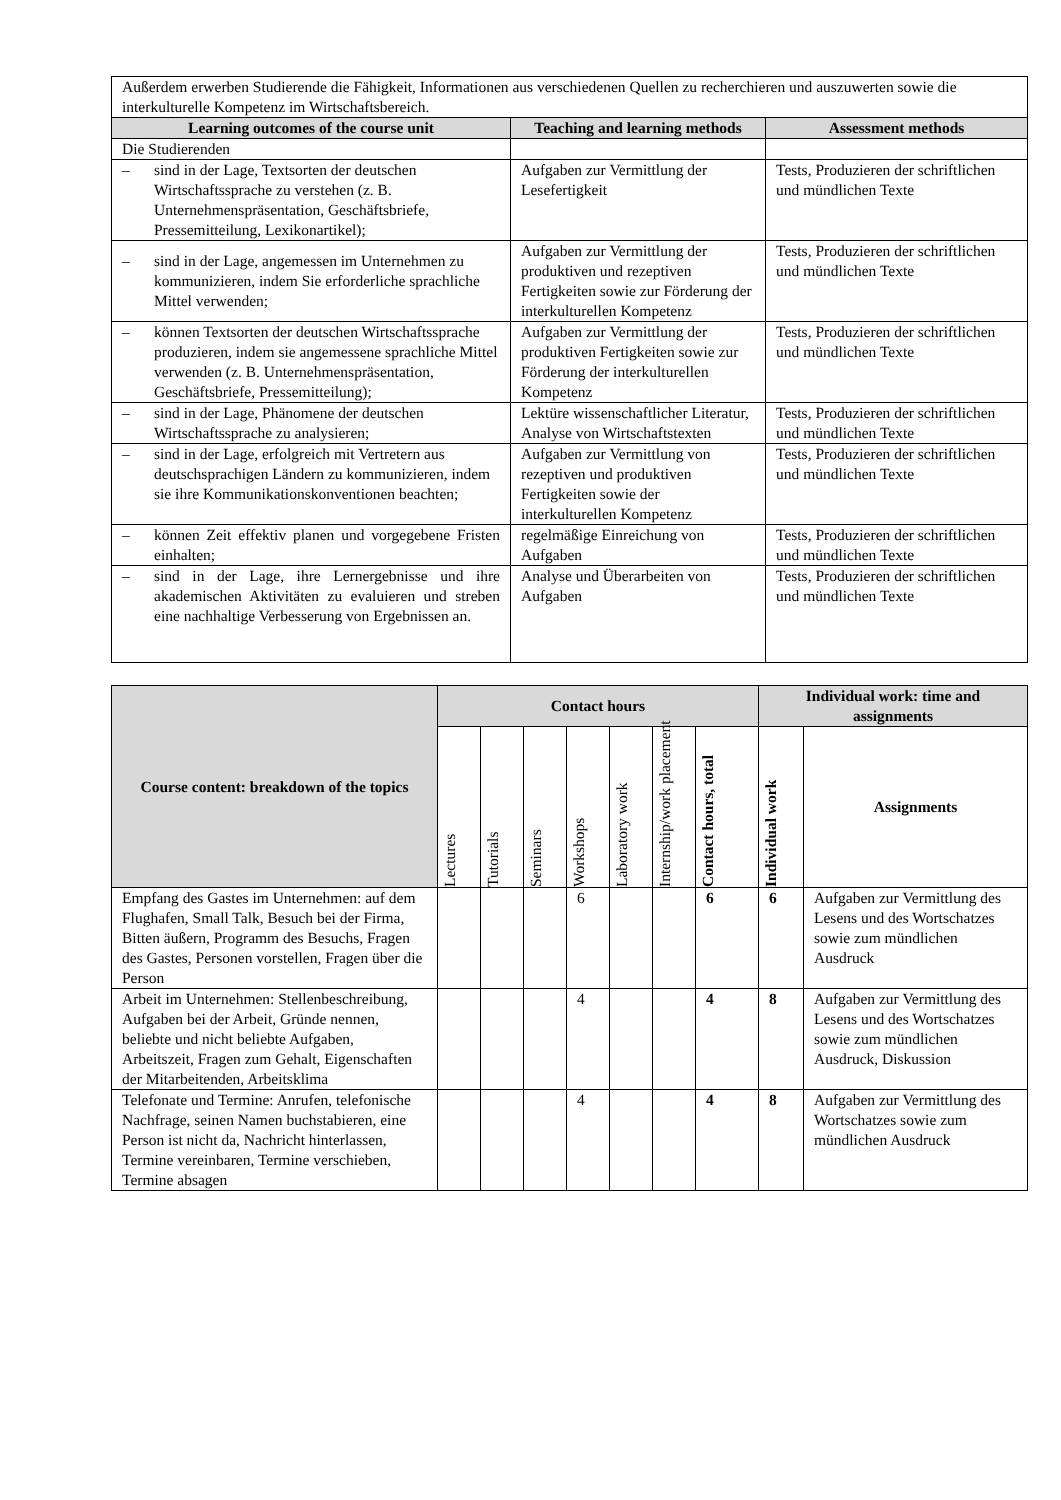| Außerdem erwerben Studierende die Fähigkeit, Informationen aus verschiedenen Quellen zu recherchieren und auszuwerten sowie die interkulturelle Kompetenz im Wirtschaftsbereich. | | |
| Learning outcomes of the course unit | Teaching and learning methods | Assessment methods |
| Die Studierenden | | |
| – sind in der Lage, Textsorten der deutschen Wirtschaftssprache zu verstehen (z. B. Unternehmenspräsentation, Geschäftsbriefe, Pressemitteilung, Lexikonartikel); | Aufgaben zur Vermittlung der Lesefertigkeit | Tests, Produzieren der schriftlichen und mündlichen Texte |
| – sind in der Lage, angemessen im Unternehmen zu kommunizieren, indem Sie erforderliche sprachliche Mittel verwenden; | Aufgaben zur Vermittlung der produktiven und rezeptiven Fertigkeiten sowie zur Förderung der interkulturellen Kompetenz | Tests, Produzieren der schriftlichen und mündlichen Texte |
| – können Textsorten der deutschen Wirtschaftssprache produzieren, indem sie angemessene sprachliche Mittel verwenden (z. B. Unternehmenspräsentation, Geschäftsbriefe, Pressemitteilung); | Aufgaben zur Vermittlung der produktiven Fertigkeiten sowie zur Förderung der interkulturellen Kompetenz | Tests, Produzieren der schriftlichen und mündlichen Texte |
| – sind in der Lage, Phänomene der deutschen Wirtschaftssprache zu analysieren; | Lektüre wissenschaftlicher Literatur, Analyse von Wirtschaftstexten | Tests, Produzieren der schriftlichen und mündlichen Texte |
| – sind in der Lage, erfolgreich mit Vertretern aus deutschsprachigen Ländern zu kommunizieren, indem sie ihre Kommunikationskonventionen beachten; | Aufgaben zur Vermittlung von rezeptiven und produktiven Fertigkeiten sowie der interkulturellen Kompetenz | Tests, Produzieren der schriftlichen und mündlichen Texte |
| – können Zeit effektiv planen und vorgegebene Fristen einhalten; | regelmäßige Einreichung von Aufgaben | Tests, Produzieren der schriftlichen und mündlichen Texte |
| – sind in der Lage, ihre Lernergebnisse und ihre akademischen Aktivitäten zu evaluieren und streben eine nachhaltige Verbesserung von Ergebnissen an. | Analyse und Überarbeiten von Aufgaben | Tests, Produzieren der schriftlichen und mündlichen Texte |
| Course content: breakdown of the topics | Contact hours | | | | | | | Individual work: time and assignments | |
| --- | --- | --- | --- | --- | --- | --- | --- | --- | --- |
| | Lectures | Tutorials | Seminars | Workshops | Laboratory work | Internship/work placement | Contact hours, total | Individual work | Assignments |
| Empfang des Gastes im Unternehmen: auf dem Flughafen, Small Talk, Besuch bei der Firma, Bitten äußern, Programm des Besuchs, Fragen des Gastes, Personen vorstellen, Fragen über die Person | | | | 6 | | | 6 | 6 | Aufgaben zur Vermittlung des Lesens und des Wortschatzes sowie zum mündlichen Ausdruck |
| Arbeit im Unternehmen: Stellenbeschreibung, Aufgaben bei der Arbeit, Gründe nennen, beliebte und nicht beliebte Aufgaben, Arbeitszeit, Fragen zum Gehalt, Eigenschaften der Mitarbeitenden, Arbeitsklima | | | | 4 | | | 4 | 8 | Aufgaben zur Vermittlung des Lesens und des Wortschatzes sowie zum mündlichen Ausdruck, Diskussion |
| Telefonate und Termine: Anrufen, telefonische Nachfrage, seinen Namen buchstabieren, eine Person ist nicht da, Nachricht hinterlassen, Termine vereinbaren, Termine verschieben, Termine absagen | | | | 4 | | | 4 | 8 | Aufgaben zur Vermittlung des Wortschatzes sowie zum mündlichen Ausdruck |